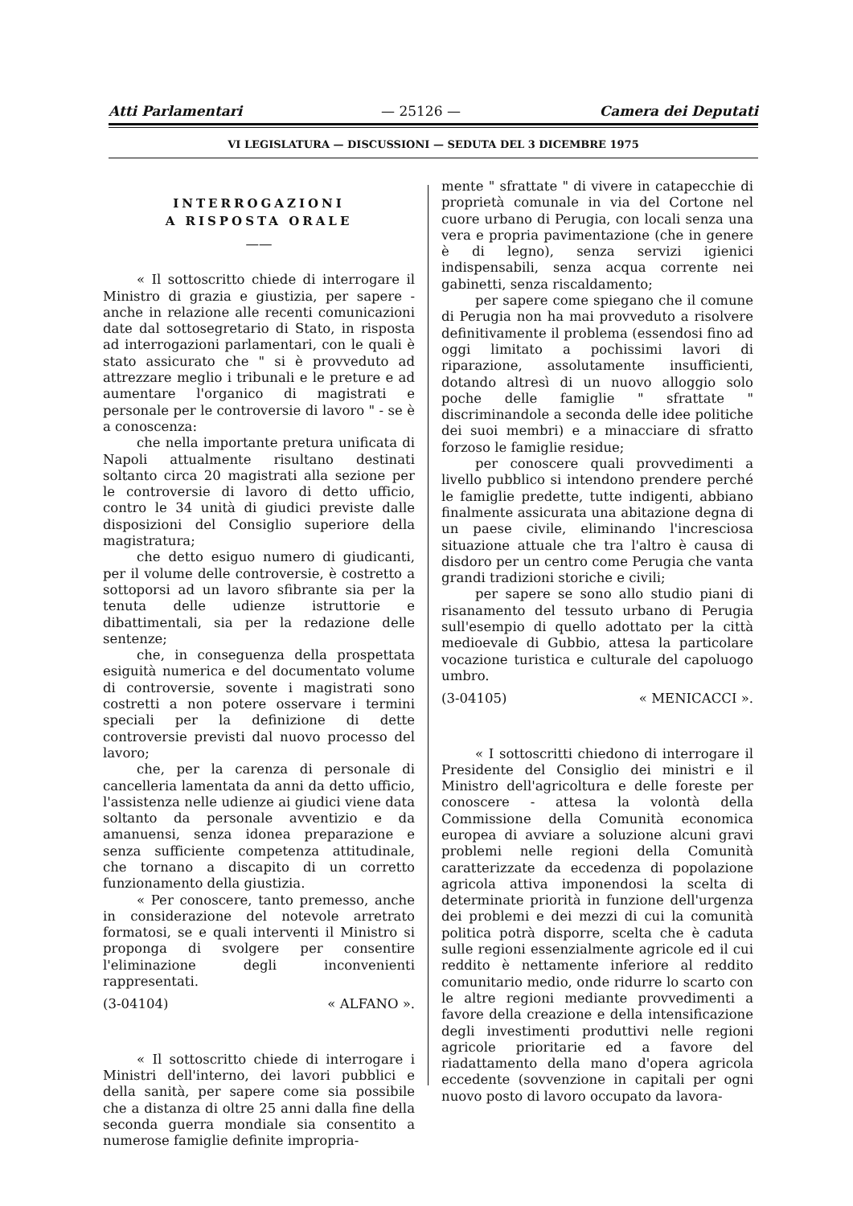Atti Parlamentari — 25126 — Camera dei Deputati
VI LEGISLATURA — DISCUSSIONI — SEDUTA DEL 3 DICEMBRE 1975
INTERROGAZIONI
A RISPOSTA ORALE
——
« Il sottoscritto chiede di interrogare il Ministro di grazia e giustizia, per sapere - anche in relazione alle recenti comunicazioni date dal sottosegretario di Stato, in risposta ad interrogazioni parlamentari, con le quali è stato assicurato che " si è provveduto ad attrezzare meglio i tribunali e le preture e ad aumentare l'organico di magistrati e personale per le controversie di lavoro " - se è a conoscenza:
che nella importante pretura unificata di Napoli attualmente risultano destinati soltanto circa 20 magistrati alla sezione per le controversie di lavoro di detto ufficio, contro le 34 unità di giudici previste dalle disposizioni del Consiglio superiore della magistratura;
che detto esiguo numero di giudicanti, per il volume delle controversie, è costretto a sottoporsi ad un lavoro sfibrante sia per la tenuta delle udienze istruttorie e dibattimentali, sia per la redazione delle sentenze;
che, in conseguenza della prospettata esiguità numerica e del documentato volume di controversie, sovente i magistrati sono costretti a non potere osservare i termini speciali per la definizione di dette controversie previsti dal nuovo processo del lavoro;
che, per la carenza di personale di cancelleria lamentata da anni da detto ufficio, l'assistenza nelle udienze ai giudici viene data soltanto da personale avventizio e da amanuensi, senza idonea preparazione e senza sufficiente competenza attitudinale, che tornano a discapito di un corretto funzionamento della giustizia.
« Per conoscere, tanto premesso, anche in considerazione del notevole arretrato formatosi, se e quali interventi il Ministro si proponga di svolgere per consentire l'eliminazione degli inconvenienti rappresentati.
(3-04104) « ALFANO ».
« Il sottoscritto chiede di interrogare i Ministri dell'interno, dei lavori pubblici e della sanità, per sapere come sia possibile che a distanza di oltre 25 anni dalla fine della seconda guerra mondiale sia consentito a numerose famiglie definite impropria-
mente " sfrattate " di vivere in catapecchie di proprietà comunale in via del Cortone nel cuore urbano di Perugia, con locali senza una vera e propria pavimentazione (che in genere è di legno), senza servizi igienici indispensabili, senza acqua corrente nei gabinetti, senza riscaldamento;
per sapere come spiegano che il comune di Perugia non ha mai provveduto a risolvere definitivamente il problema (essendosi fino ad oggi limitato a pochissimi lavori di riparazione, assolutamente insufficienti, dotando altresì di un nuovo alloggio solo poche delle famiglie " sfrattate " discriminandole a seconda delle idee politiche dei suoi membri) e a minacciare di sfratto forzoso le famiglie residue;
per conoscere quali provvedimenti a livello pubblico si intendono prendere perché le famiglie predette, tutte indigenti, abbiano finalmente assicurata una abitazione degna di un paese civile, eliminando l'incresciosa situazione attuale che tra l'altro è causa di disdoro per un centro come Perugia che vanta grandi tradizioni storiche e civili;
per sapere se sono allo studio piani di risanamento del tessuto urbano di Perugia sull'esempio di quello adottato per la città medioevale di Gubbio, attesa la particolare vocazione turistica e culturale del capoluogo umbro.
(3-04105) « MENICACCI ».
« I sottoscritti chiedono di interrogare il Presidente del Consiglio dei ministri e il Ministro dell'agricoltura e delle foreste per conoscere - attesa la volontà della Commissione della Comunità economica europea di avviare a soluzione alcuni gravi problemi nelle regioni della Comunità caratterizzate da eccedenza di popolazione agricola attiva imponendosi la scelta di determinate priorità in funzione dell'urgenza dei problemi e dei mezzi di cui la comunità politica potrà disporre, scelta che è caduta sulle regioni essenzialmente agricole ed il cui reddito è nettamente inferiore al reddito comunitario medio, onde ridurre lo scarto con le altre regioni mediante provvedimenti a favore della creazione e della intensificazione degli investimenti produttivi nelle regioni agricole prioritarie ed a favore del riadattamento della mano d'opera agricola eccedente (sovvenzione in capitali per ogni nuovo posto di lavoro occupato da lavora-